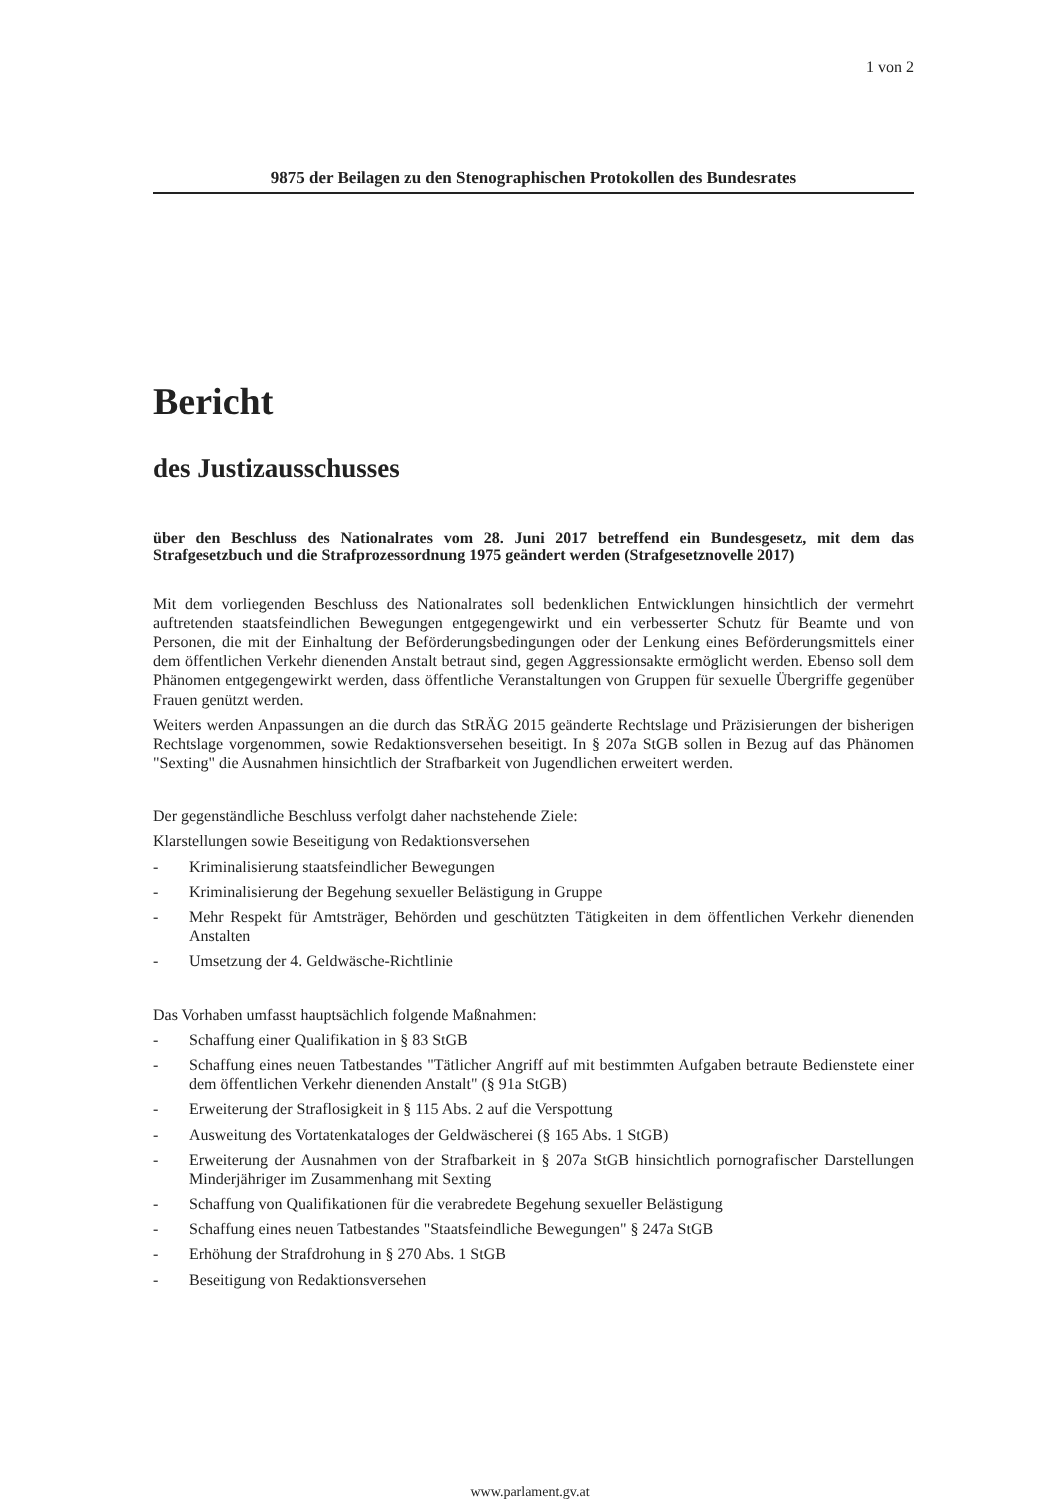1 von 2
9875 der Beilagen zu den Stenographischen Protokollen des Bundesrates
Bericht
des Justizausschusses
über den Beschluss des Nationalrates vom 28. Juni 2017 betreffend ein Bundesgesetz, mit dem das Strafgesetzbuch und die Strafprozessordnung 1975 geändert werden (Strafgesetznovelle 2017)
Mit dem vorliegenden Beschluss des Nationalrates soll bedenklichen Entwicklungen hinsichtlich der vermehrt auftretenden staatsfeindlichen Bewegungen entgegengewirkt und ein verbesserter Schutz für Beamte und von Personen, die mit der Einhaltung der Beförderungsbedingungen oder der Lenkung eines Beförderungsmittels einer dem öffentlichen Verkehr dienenden Anstalt betraut sind, gegen Aggressionsakte ermöglicht werden. Ebenso soll dem Phänomen entgegengewirkt werden, dass öffentliche Veranstaltungen von Gruppen für sexuelle Übergriffe gegenüber Frauen genützt werden.
Weiters werden Anpassungen an die durch das StRÄG 2015 geänderte Rechtslage und Präzisierungen der bisherigen Rechtslage vorgenommen, sowie Redaktionsversehen beseitigt. In § 207a StGB sollen in Bezug auf das Phänomen "Sexting" die Ausnahmen hinsichtlich der Strafbarkeit von Jugendlichen erweitert werden.
Der gegenständliche Beschluss verfolgt daher nachstehende Ziele:
Klarstellungen sowie Beseitigung von Redaktionsversehen
- Kriminalisierung staatsfeindlicher Bewegungen
- Kriminalisierung der Begehung sexueller Belästigung in Gruppe
- Mehr Respekt für Amtsträger, Behörden und geschützten Tätigkeiten in dem öffentlichen Verkehr dienenden Anstalten
- Umsetzung der 4. Geldwäsche-Richtlinie
Das Vorhaben umfasst hauptsächlich folgende Maßnahmen:
- Schaffung einer Qualifikation in § 83 StGB
- Schaffung eines neuen Tatbestandes "Tätlicher Angriff auf mit bestimmten Aufgaben betraute Bedienstete einer dem öffentlichen Verkehr dienenden Anstalt" (§ 91a StGB)
- Erweiterung der Straflosigkeit in § 115 Abs. 2 auf die Verspottung
- Ausweitung des Vortatenkataloges der Geldwäscherei (§ 165 Abs. 1 StGB)
- Erweiterung der Ausnahmen von der Strafbarkeit in § 207a StGB hinsichtlich pornografischer Darstellungen Minderjähriger im Zusammenhang mit Sexting
- Schaffung von Qualifikationen für die verabredete Begehung sexueller Belästigung
- Schaffung eines neuen Tatbestandes "Staatsfeindliche Bewegungen" § 247a StGB
- Erhöhung der Strafdrohung in § 270 Abs. 1 StGB
- Beseitigung von Redaktionsversehen
www.parlament.gv.at